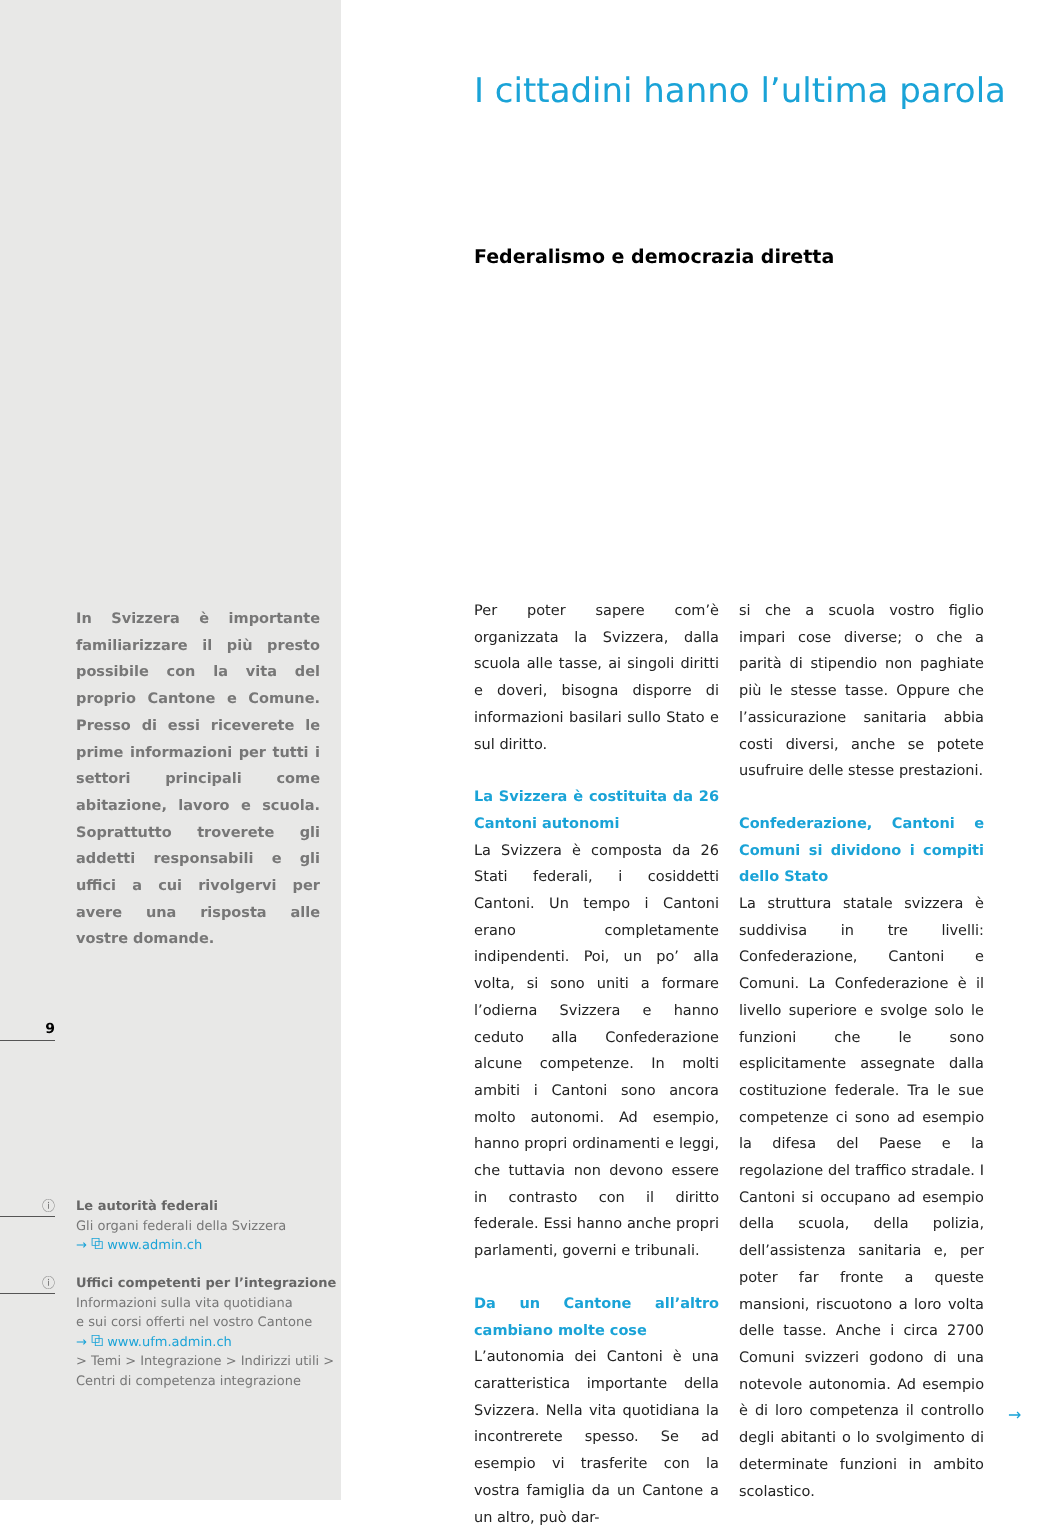In Svizzera è importante familiarizzare il più presto possibile con la vita del proprio Cantone e Comune. Presso di essi riceverete le prime informazioni per tutti i settori principali come abitazione, lavoro e scuola. Soprattutto troverete gli addetti responsabili e gli uffici a cui rivolgervi per avere una risposta alle vostre domande.
9
ⓘ
Le autorità federali
Gli organi federali della Svizzera
→ ⧉ www.admin.ch
ⓘ
Uffici competenti per l’integrazione
Informazioni sulla vita quotidiana
e sui corsi offerti nel vostro Cantone
→ ⧉ www.ufm.admin.ch
> Temi > Integrazione > Indirizzi utili >
Centri di competenza integrazione
I cittadini hanno l’ultima parola
Federalismo e democrazia diretta
Per poter sapere com’è organizzata la Svizzera, dalla scuola alle tasse, ai singoli diritti e doveri, bisogna disporre di informazioni basilari sullo Stato e sul diritto.
La Svizzera è costituita da 26 Cantoni autonomi
La Svizzera è composta da 26 Stati federali, i cosiddetti Cantoni. Un tempo i Cantoni erano completamente indipendenti. Poi, un po’ alla volta, si sono uniti a formare l’odierna Svizzera e hanno ceduto alla Confederazione alcune competenze. In molti ambiti i Cantoni sono ancora molto autonomi. Ad esempio, hanno propri ordinamenti e leggi, che tuttavia non devono essere in contrasto con il diritto federale. Essi hanno anche propri parlamenti, governi e tribunali.
Da un Cantone all’altro cambiano molte cose
L’autonomia dei Cantoni è una caratteristica importante della Svizzera. Nella vita quotidiana la incontrerete spesso. Se ad esempio vi trasferite con la vostra famiglia da un Cantone a un altro, può dar-
si che a scuola vostro figlio impari cose diverse; o che a parità di stipendio non paghiate più le stesse tasse. Oppure che l’assicurazione sanitaria abbia costi diversi, anche se potete usufruire delle stesse prestazioni.
Confederazione, Cantoni e Comuni si dividono i compiti dello Stato
La struttura statale svizzera è suddivisa in tre livelli: Confederazione, Cantoni e Comuni. La Confederazione è il livello superiore e svolge solo le funzioni che le sono esplicitamente assegnate dalla costituzione federale. Tra le sue competenze ci sono ad esempio la difesa del Paese e la regolazione del traffico stradale. I Cantoni si occupano ad esempio della scuola, della polizia, dell’assistenza sanitaria e, per poter far fronte a queste mansioni, riscuotono a loro volta delle tasse. Anche i circa 2700 Comuni svizzeri godono di una notevole autonomia. Ad esempio è di loro competenza il controllo degli abitanti o lo svolgimento di determinate funzioni in ambito scolastico.
→